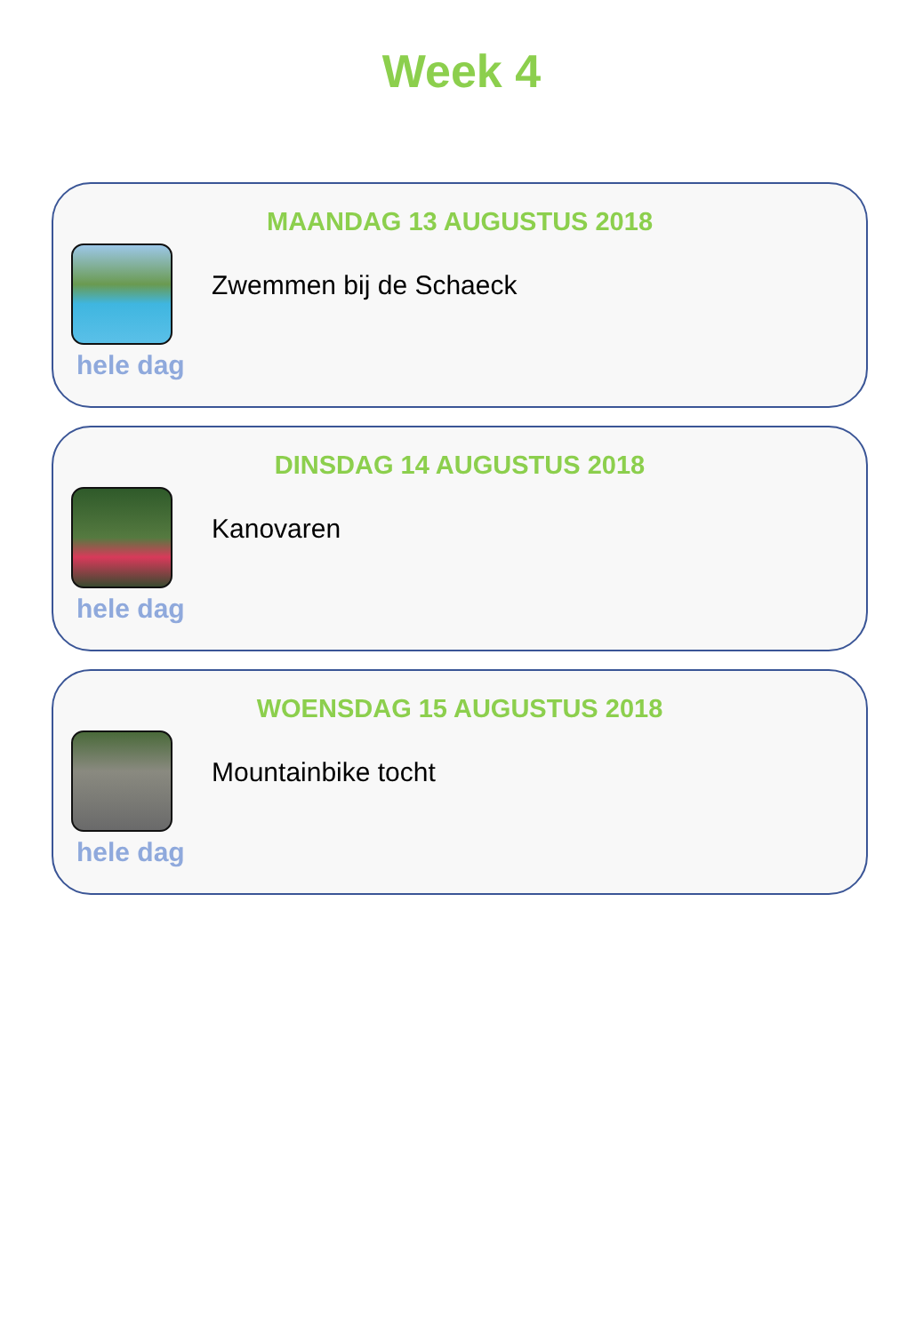Week 4
MAANDAG 13 AUGUSTUS 2018
Zwemmen bij de Schaeck
hele dag
DINSDAG 14 AUGUSTUS 2018
Kanovaren
hele dag
WOENSDAG 15 AUGUSTUS 2018
Mountainbike tocht
hele dag